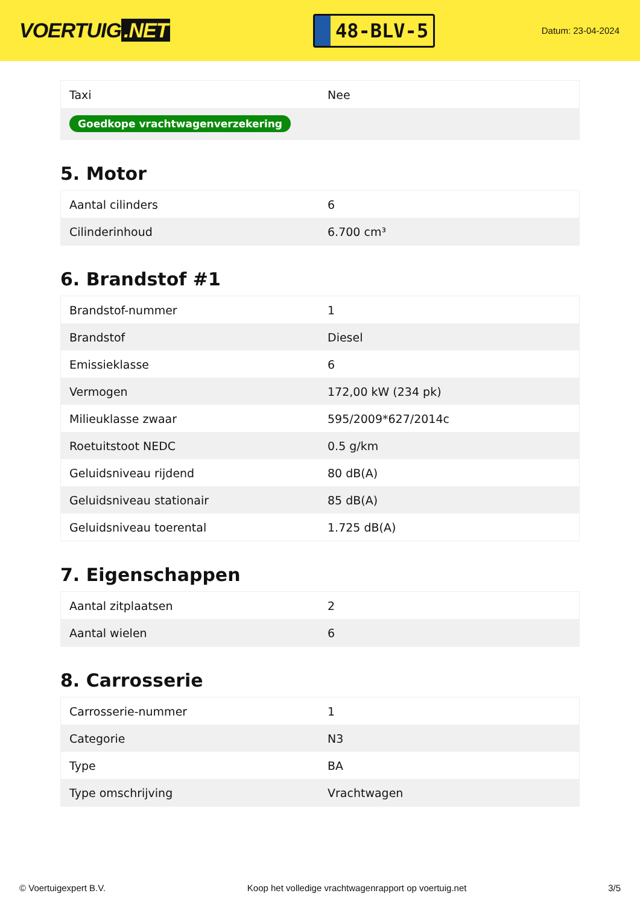VOERTUIG.NET
48-BLV-5
Datum: 23-04-2024
| Taxi | Nee |
| Goedkope vrachtwagenverzekering | |
5. Motor
| Aantal cilinders | 6 |
| Cilinderinhoud | 6.700 cm³ |
6. Brandstof #1
| Brandstof-nummer | 1 |
| Brandstof | Diesel |
| Emissieklasse | 6 |
| Vermogen | 172,00 kW (234 pk) |
| Milieuklasse zwaar | 595/2009*627/2014c |
| Roetuitstoot NEDC | 0.5 g/km |
| Geluidsniveau rijdend | 80 dB(A) |
| Geluidsniveau stationair | 85 dB(A) |
| Geluidsniveau toerental | 1.725 dB(A) |
7. Eigenschappen
| Aantal zitplaatsen | 2 |
| Aantal wielen | 6 |
8. Carrosserie
| Carrosserie-nummer | 1 |
| Categorie | N3 |
| Type | BA |
| Type omschrijving | Vrachtwagen |
© Voertuigexpert B.V. Koop het volledige vrachtwagenrapport op voertuig.net 3/5